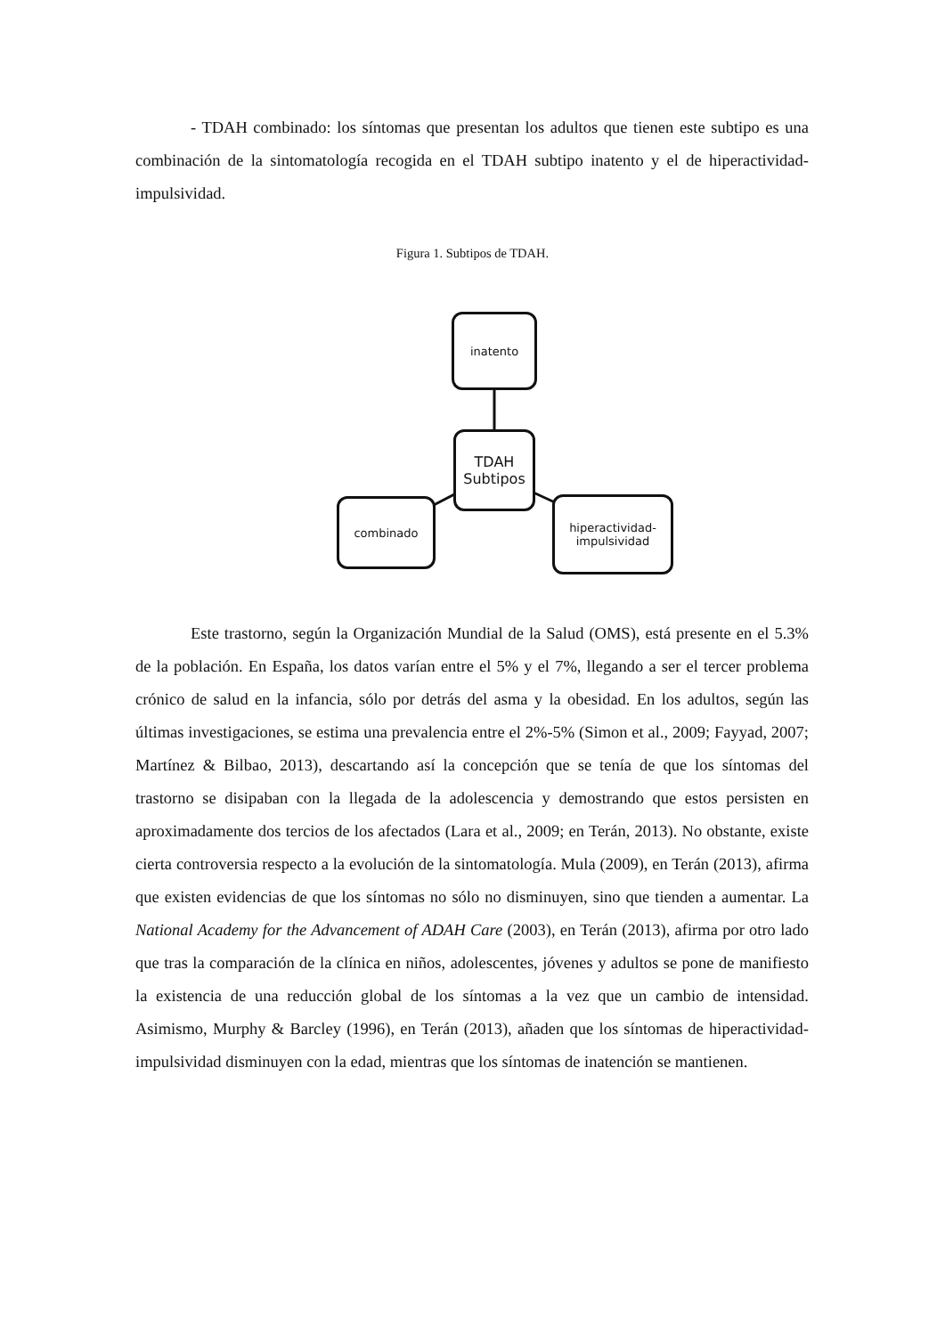- TDAH combinado: los síntomas que presentan los adultos que tienen este subtipo es una combinación de la sintomatología recogida en el TDAH subtipo inatento y el de hiperactividad-impulsividad.
Figura 1. Subtipos de TDAH.
inatento
TDAH
Subtipos
combinado
hiperactividad-
impulsividad
Este trastorno, según la Organización Mundial de la Salud (OMS), está presente en el 5.3% de la población. En España, los datos varían entre el 5% y el 7%, llegando a ser el tercer problema crónico de salud en la infancia, sólo por detrás del asma y la obesidad. En los adultos, según las últimas investigaciones, se estima una prevalencia entre el 2%-5% (Simon et al., 2009; Fayyad, 2007; Martínez & Bilbao, 2013), descartando así la concepción que se tenía de que los síntomas del trastorno se disipaban con la llegada de la adolescencia y demostrando que estos persisten en aproximadamente dos tercios de los afectados (Lara et al., 2009; en Terán, 2013). No obstante, existe cierta controversia respecto a la evolución de la sintomatología. Mula (2009), en Terán (2013), afirma que existen evidencias de que los síntomas no sólo no disminuyen, sino que tienden a aumentar. La National Academy for the Advancement of ADAH Care (2003), en Terán (2013), afirma por otro lado que tras la comparación de la clínica en niños, adolescentes, jóvenes y adultos se pone de manifiesto la existencia de una reducción global de los síntomas a la vez que un cambio de intensidad. Asimismo, Murphy & Barcley (1996), en Terán (2013), añaden que los síntomas de hiperactividad-impulsividad disminuyen con la edad, mientras que los síntomas de inatención se mantienen.